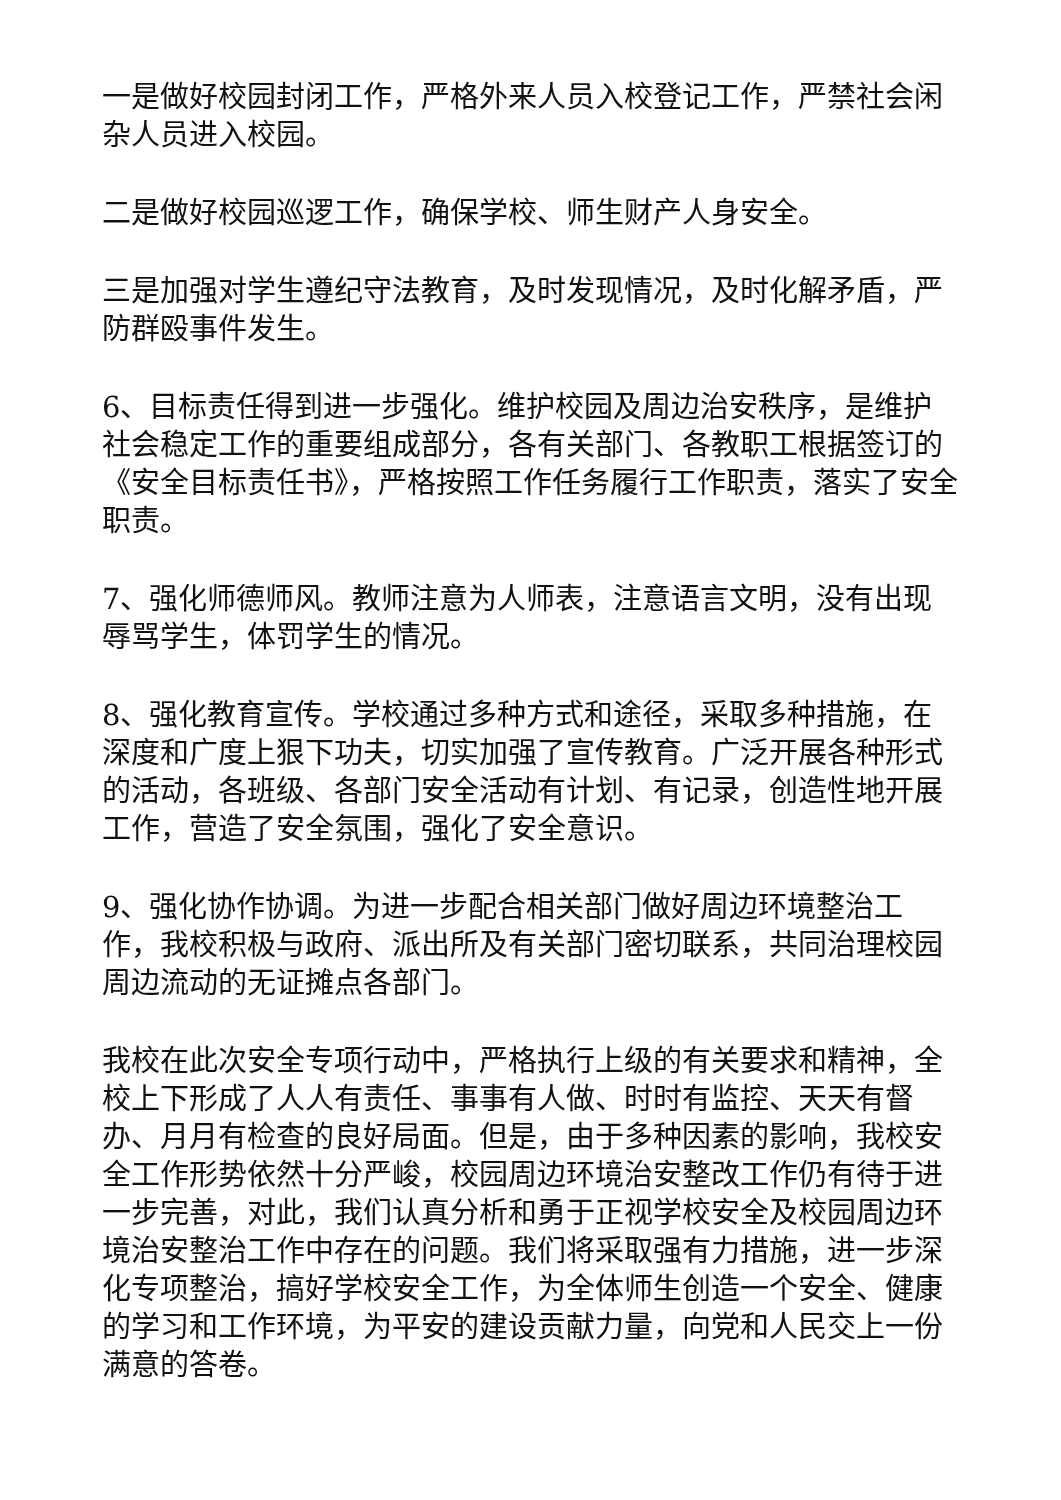一是做好校园封闭工作，严格外来人员入校登记工作，严禁社会闲杂人员进入校园。
二是做好校园巡逻工作，确保学校、师生财产人身安全。
三是加强对学生遵纪守法教育，及时发现情况，及时化解矛盾，严防群殴事件发生。
6、目标责任得到进一步强化。维护校园及周边治安秩序，是维护社会稳定工作的重要组成部分，各有关部门、各教职工根据签订的《安全目标责任书》，严格按照工作任务履行工作职责，落实了安全职责。
7、强化师德师风。教师注意为人师表，注意语言文明，没有出现辱骂学生，体罚学生的情况。
8、强化教育宣传。学校通过多种方式和途径，采取多种措施，在深度和广度上狠下功夫，切实加强了宣传教育。广泛开展各种形式的活动，各班级、各部门安全活动有计划、有记录，创造性地开展工作，营造了安全氛围，强化了安全意识。
9、强化协作协调。为进一步配合相关部门做好周边环境整治工作，我校积极与政府、派出所及有关部门密切联系，共同治理校园周边流动的无证摊点各部门。
我校在此次安全专项行动中，严格执行上级的有关要求和精神，全校上下形成了人人有责任、事事有人做、时时有监控、天天有督办、月月有检查的良好局面。但是，由于多种因素的影响，我校安全工作形势依然十分严峻，校园周边环境治安整改工作仍有待于进一步完善，对此，我们认真分析和勇于正视学校安全及校园周边环境治安整治工作中存在的问题。我们将采取强有力措施，进一步深化专项整治，搞好学校安全工作，为全体师生创造一个安全、健康的学习和工作环境，为平安的建设贡献力量，向党和人民交上一份满意的答卷。